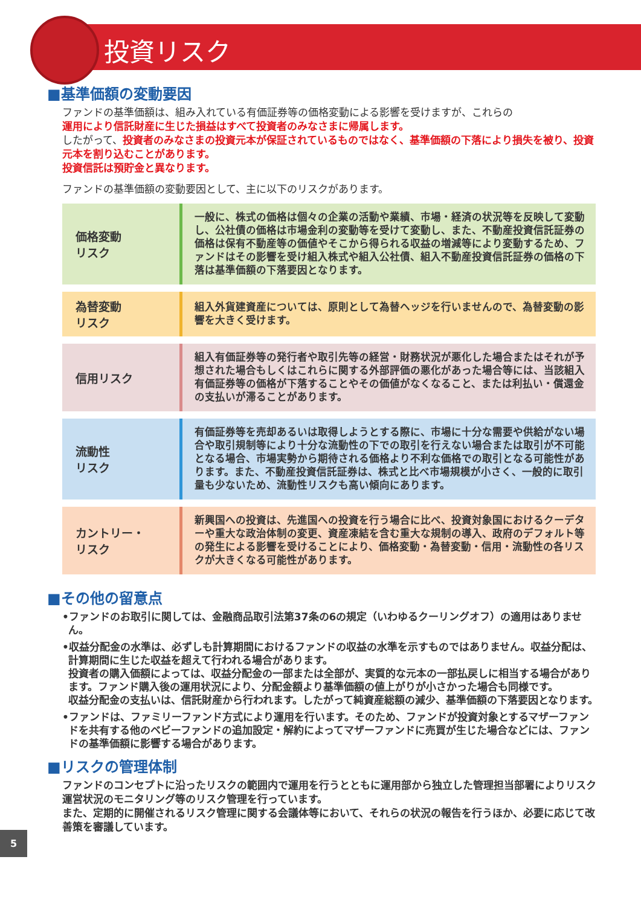投資リスク
■基準価額の変動要因
ファンドの基準価額は、組み入れている有価証券等の価格変動による影響を受けますが、これらの
運用により信託財産に生じた損益はすべて投資者のみなさまに帰属します。
したがって、投資者のみなさまの投資元本が保証されているものではなく、基準価額の下落により損失を被り、投資元本を割り込むことがあります。
投資信託は預貯金と異なります。
ファンドの基準価額の変動要因として、主に以下のリスクがあります。
| 価格変動 リスク | 一般に、株式の価格は個々の企業の活動や業績、市場・経済の状況等を反映して変動し、公社債の価格は市場金利の変動等を受けて変動し、また、不動産投資信託証券の価格は保有不動産等の価値やそこから得られる収益の増減等により変動するため、ファンドはその影響を受け組入株式や組入公社債、組入不動産投資信託証券の価格の下落は基準価額の下落要因となります。 |
| 為替変動 リスク | 組入外貨建資産については、原則として為替ヘッジを行いませんので、為替変動の影響を大きく受けます。 |
| 信用リスク | 組入有価証券等の発行者や取引先等の経営・財務状況が悪化した場合またはそれが予想された場合もしくはこれらに関する外部評価の悪化があった場合等には、当該組入有価証券等の価格が下落することやその価値がなくなること、または利払い・償還金の支払いが滞ることがあります。 |
| 流動性 リスク | 有価証券等を売却あるいは取得しようとする際に、市場に十分な需要や供給がない場合や取引規制等により十分な流動性の下での取引を行えない場合または取引が不可能となる場合、市場実勢から期待される価格より不利な価格での取引となる可能性があります。また、不動産投資信託証券は、株式と比べ市場規模が小さく、一般的に取引量も少ないため、流動性リスクも高い傾向にあります。 |
| カントリー・ リスク | 新興国への投資は、先進国への投資を行う場合に比べ、投資対象国におけるクーデターや重大な政治体制の変更、資産凍結を含む重大な規制の導入、政府のデフォルト等の発生による影響を受けることにより、価格変動・為替変動・信用・流動性の各リスクが大きくなる可能性があります。 |
■その他の留意点
•ファンドのお取引に関しては、金融商品取引法第37条の6の規定（いわゆるクーリングオフ）の適用はありません。
•収益分配金の水準は、必ずしも計算期間におけるファンドの収益の水準を示すものではありません。収益分配は、計算期間に生じた収益を超えて行われる場合があります。
投資者の購入価額によっては、収益分配金の一部または全部が、実質的な元本の一部払戻しに相当する場合があります。ファンド購入後の運用状況により、分配金額より基準価額の値上がりが小さかった場合も同様です。
収益分配金の支払いは、信託財産から行われます。したがって純資産総額の減少、基準価額の下落要因となります。
•ファンドは、ファミリーファンド方式により運用を行います。そのため、ファンドが投資対象とするマザーファンドを共有する他のベビーファンドの追加設定・解約によってマザーファンドに売買が生じた場合などには、ファンドの基準価額に影響する場合があります。
■リスクの管理体制
ファンドのコンセプトに沿ったリスクの範囲内で運用を行うとともに運用部から独立した管理担当部署によりリスク運営状況のモニタリング等のリスク管理を行っています。
また、定期的に開催されるリスク管理に関する会議体等において、それらの状況の報告を行うほか、必要に応じて改善策を審議しています。
5